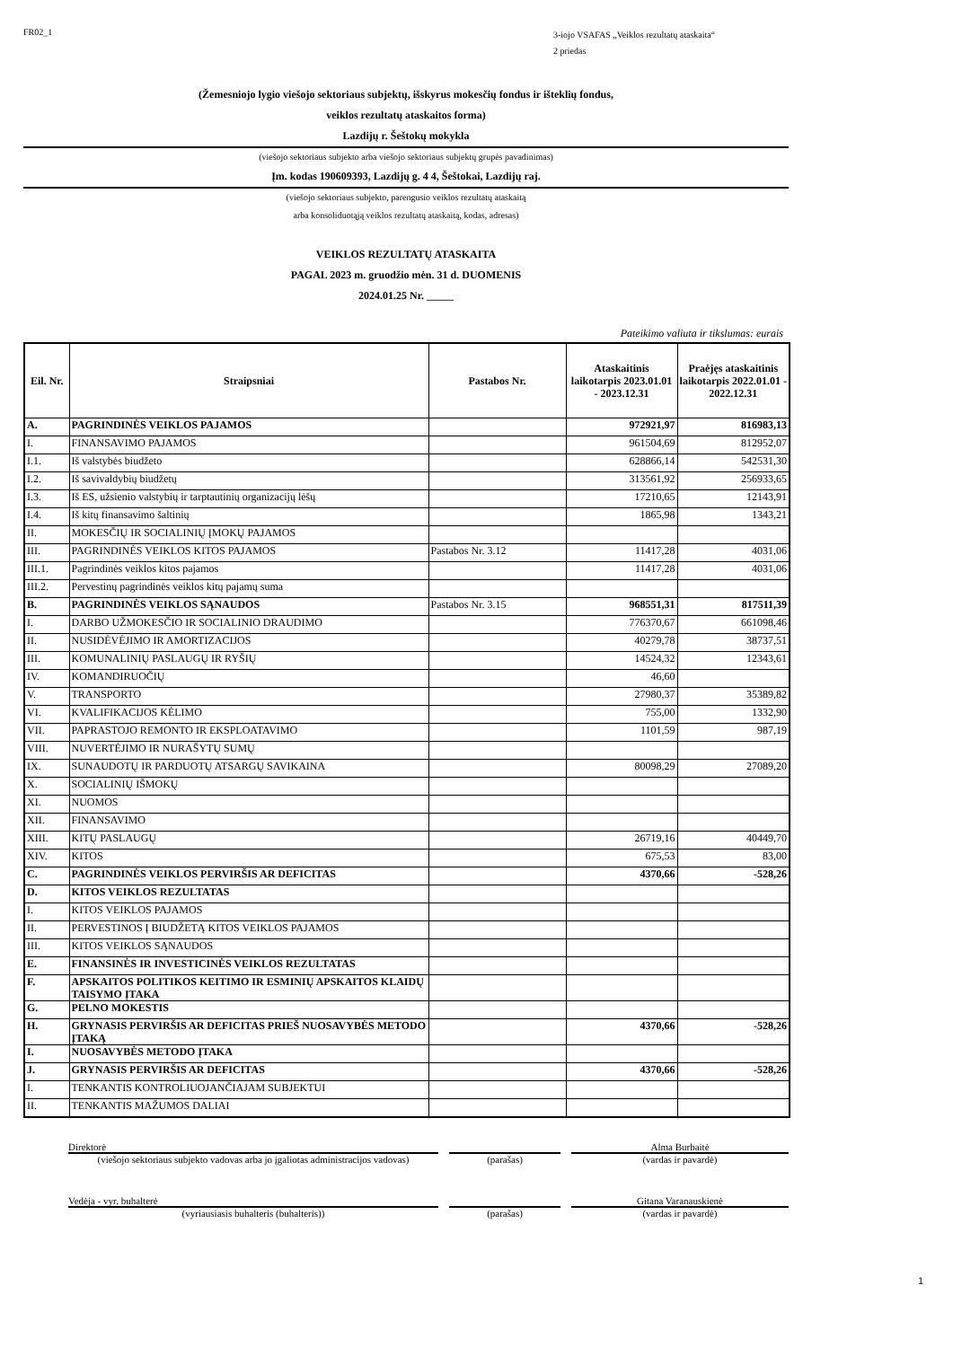FR02_1
3-iojo VSAFAS „Veiklos rezultatų ataskaita“
2 priedas
(Žemesniojo lygio viešojo sektoriaus subjektų, išskyrus mokesčių fondus ir išteklių fondus,
veiklos rezultatų ataskaitos forma)
Lazdijų r. Šeštokų mokykla
(viešojo sektoriaus subjekto arba viešojo sektoriaus subjektų grupės pavadinimas)
Įm. kodas 190609393, Lazdijų g. 4 4, Šeštokai, Lazdijų raj.
(viešojo sektoriaus subjekto, parengusio veiklos rezultatų ataskaitą
arba konsoliduotąją veiklos rezultatų ataskaitą, kodas, adresas)
VEIKLOS REZULTATŲ ATASKAITA
PAGAL 2023 m. gruodžio mėn. 31 d. DUOMENIS
2024.01.25 Nr. _____
Pateikimo valiuta ir tikslumas: eurais
| Eil. Nr. | Straipsniai | Pastabos Nr. | Ataskaitinis laikotarpis 2023.01.01 - 2023.12.31 | Praėjęs ataskaitinis laikotarpis 2022.01.01 - 2022.12.31 |
| --- | --- | --- | --- | --- |
| A. | PAGRINDINĖS VEIKLOS PAJAMOS | | 972921,97 | 816983,13 |
| I. | FINANSAVIMO PAJAMOS | | 961504,69 | 812952,07 |
| I.1. | Iš valstybės biudžeto | | 628866,14 | 542531,30 |
| I.2. | Iš savivaldybių biudžetų | | 313561,92 | 256933,65 |
| I.3. | Iš ES, užsienio valstybių ir tarptautinių organizacijų lėšų | | 17210,65 | 12143,91 |
| I.4. | Iš kitų finansavimo šaltinių | | 1865,98 | 1343,21 |
| II. | MOKESČIŲ IR SOCIALINIŲ ĮMOKŲ PAJAMOS | | | |
| III. | PAGRINDINĖS VEIKLOS KITOS PAJAMOS | Pastabos Nr. 3.12 | 11417,28 | 4031,06 |
| III.1. | Pagrindinės veiklos kitos pajamos | | 11417,28 | 4031,06 |
| III.2. | Pervestinų pagrindinės veiklos kitų pajamų suma | | | |
| B. | PAGRINDINĖS VEIKLOS SĄNAUDOS | Pastabos Nr. 3.15 | 968551,31 | 817511,39 |
| I. | DARBO UŽMOKESČIO IR SOCIALINIO DRAUDIMO | | 776370,67 | 661098,46 |
| II. | NUSIDĖVĖJIMO IR AMORTIZACIJOS | | 40279,78 | 38737,51 |
| III. | KOMUNALINIŲ PASLAUGŲ IR RYŠIŲ | | 14524,32 | 12343,61 |
| IV. | KOMANDIRUOČIŲ | | 46,60 | |
| V. | TRANSPORTO | | 27980,37 | 35389,82 |
| VI. | KVALIFIKACIJOS KĖLIMO | | 755,00 | 1332,90 |
| VII. | PAPRASTOJO REMONTO IR EKSPLOATAVIMO | | 1101,59 | 987,19 |
| VIII. | NUVERTĖJIMO IR NURAŠYTŲ SUMŲ | | | |
| IX. | SUNAUDOTŲ IR PARDUOTŲ ATSARGŲ SAVIKAINA | | 80098,29 | 27089,20 |
| X. | SOCIALINIŲ IŠMOKŲ | | | |
| XI. | NUOMOS | | | |
| XII. | FINANSAVIMO | | | |
| XIII. | KITŲ PASLAUGŲ | | 26719,16 | 40449,70 |
| XIV. | KITOS | | 675,53 | 83,00 |
| C. | PAGRINDINĖS VEIKLOS PERVIRŠIS AR DEFICITAS | | 4370,66 | -528,26 |
| D. | KITOS VEIKLOS REZULTATAS | | | |
| I. | KITOS VEIKLOS PAJAMOS | | | |
| II. | PERVESTINOS Į BIUDŽETĄ KITOS VEIKLOS PAJAMOS | | | |
| III. | KITOS VEIKLOS SĄNAUDOS | | | |
| E. | FINANSINĖS IR INVESTICINĖS VEIKLOS REZULTATAS | | | |
| F. | APSKAITOS POLITIKOS KEITIMO IR ESMINIŲ APSKAITOS KLAIDŲ TAISYMO ĮTAKA | | | |
| G. | PELNO MOKESTIS | | | |
| H. | GRYNASIS PERVIRŠIS AR DEFICITAS PRIEŠ NUOSAVYBĖS METODO ĮTAKĄ | | 4370,66 | -528,26 |
| I. | NUOSAVYBĖS METODO ĮTAKA | | | |
| J. | GRYNASIS PERVIRŠIS AR DEFICITAS | | 4370,66 | -528,26 |
| I. | TENKANTIS KONTROLIUOJANČIAJAM SUBJEKTUI | | | |
| II. | TENKANTIS MAŽUMOS DALIAI | | | |
Direktorė Alma Burbaitė
(viešojo sektoriaus subjekto vadovas arba jo įgaliotas administracijos vadovas)
(parašas) (vardas ir pavardė)
Vedėja - vyr. buhalterė Gitana Varanauskienė
(vyriausiasis buhalteris (buhalteris)) (parašas) (vardas ir pavardė)
1